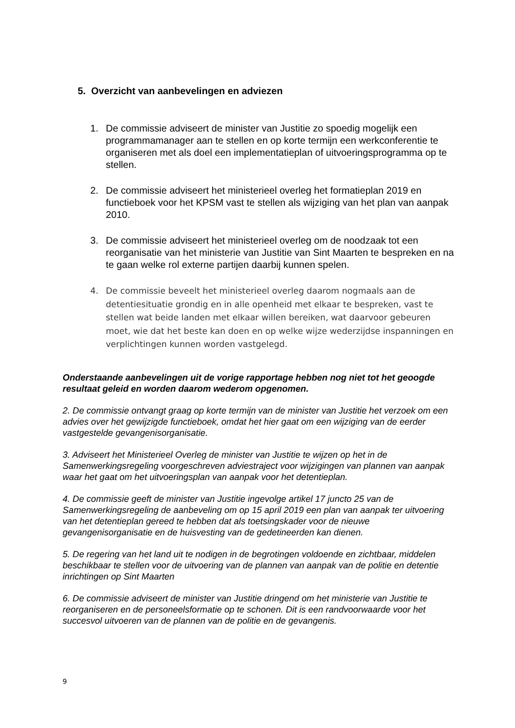5. Overzicht van aanbevelingen en adviezen
1. De commissie adviseert de minister van Justitie zo spoedig mogelijk een programmamanager aan te stellen en op korte termijn een werkconferentie te organiseren met als doel een implementatieplan of uitvoeringsprogramma op te stellen.
2. De commissie adviseert het ministerieel overleg het formatieplan 2019 en functieboek voor het KPSM vast te stellen als wijziging van het plan van aanpak 2010.
3. De commissie adviseert het ministerieel overleg om de noodzaak tot een reorganisatie van het ministerie van Justitie van Sint Maarten te bespreken en na te gaan welke rol externe partijen daarbij kunnen spelen.
4. De commissie beveelt het ministerieel overleg daarom nogmaals aan de detentiesituatie grondig en in alle openheid met elkaar te bespreken, vast te stellen wat beide landen met elkaar willen bereiken, wat daarvoor gebeuren moet, wie dat het beste kan doen en op welke wijze wederzijdse inspanningen en verplichtingen kunnen worden vastgelegd.
Onderstaande aanbevelingen uit de vorige rapportage hebben nog niet tot het geoogde resultaat geleid en worden daarom wederom opgenomen.
2. De commissie ontvangt graag op korte termijn van de minister van Justitie het verzoek om een advies over het gewijzigde functieboek, omdat het hier gaat om een wijziging van de eerder vastgestelde gevangenisorganisatie.
3. Adviseert het Ministerieel Overleg de minister van Justitie te wijzen op het in de Samenwerkingsregeling voorgeschreven adviestraject voor wijzigingen van plannen van aanpak waar het gaat om het uitvoeringsplan van aanpak voor het detentieplan.
4. De commissie geeft de minister van Justitie ingevolge artikel 17 juncto 25 van de Samenwerkingsregeling de aanbeveling om op 15 april 2019 een plan van aanpak ter uitvoering van het detentieplan gereed te hebben dat als toetsingskader voor de nieuwe gevangenisorganisatie en de huisvesting van de gedetineerden kan dienen.
5. De regering van het land uit te nodigen in de begrotingen voldoende en zichtbaar, middelen beschikbaar te stellen voor de uitvoering van de plannen van aanpak van de politie en detentie inrichtingen op Sint Maarten
6. De commissie adviseert de minister van Justitie dringend om het ministerie van Justitie te reorganiseren en de personeelsformatie op te schonen. Dit is een randvoorwaarde voor het succesvol uitvoeren van de plannen van de politie en de gevangenis.
9